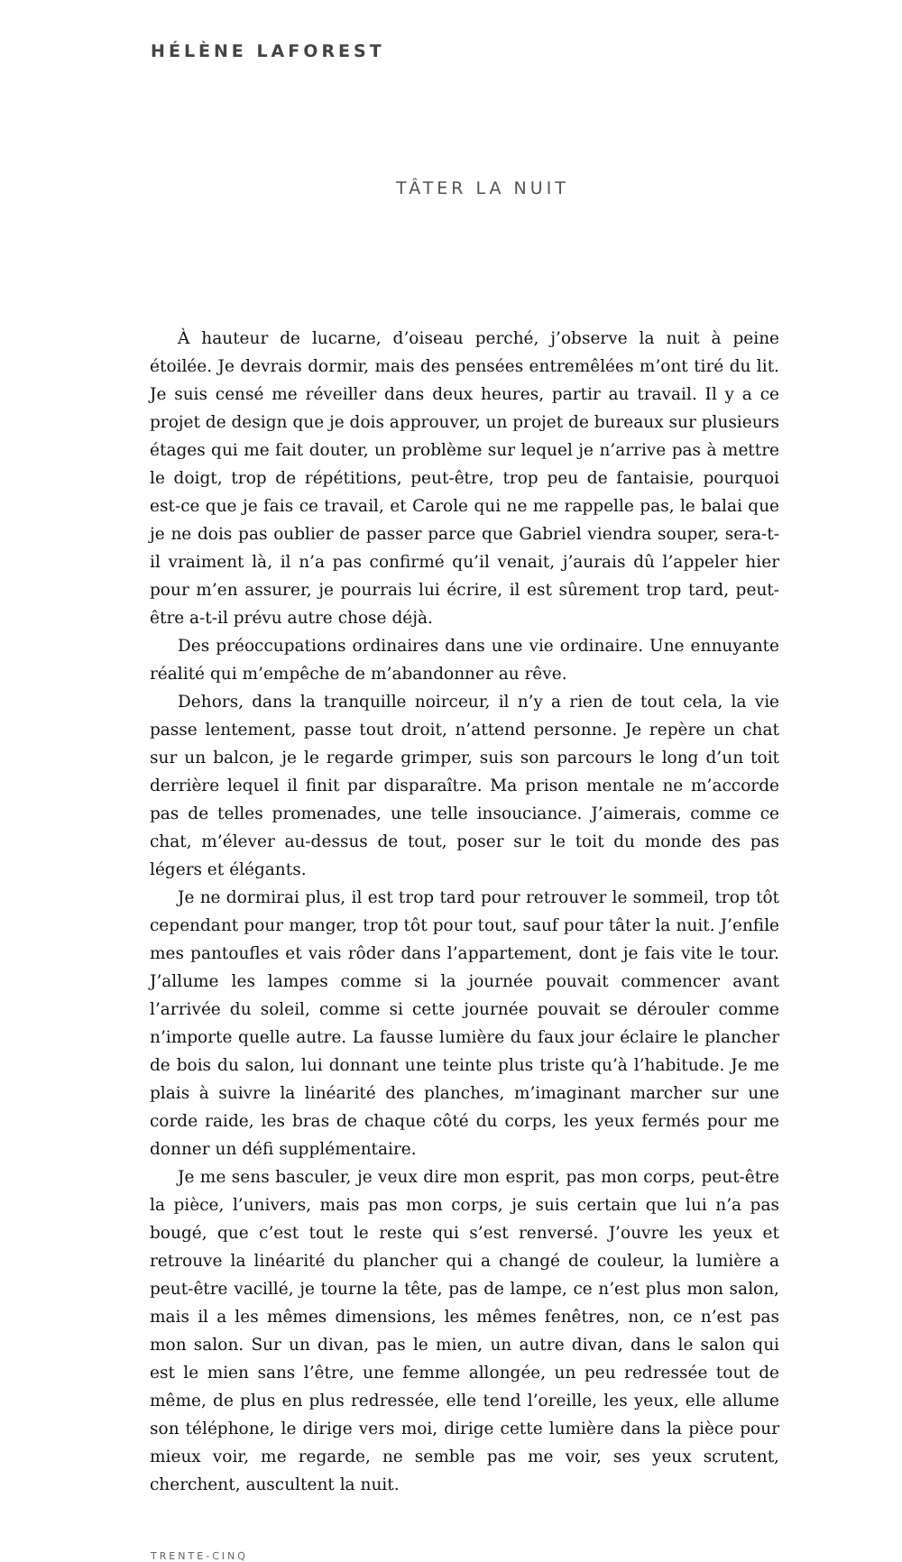HÉLÈNE LAFOREST
TÂTER LA NUIT
À hauteur de lucarne, d’oiseau perché, j’observe la nuit à peine étoilée. Je devrais dormir, mais des pensées entremêlées m’ont tiré du lit. Je suis censé me réveiller dans deux heures, partir au travail. Il y a ce projet de design que je dois approuver, un projet de bureaux sur plusieurs étages qui me fait douter, un problème sur lequel je n’arrive pas à mettre le doigt, trop de répétitions, peut-être, trop peu de fantaisie, pourquoi est-ce que je fais ce travail, et Carole qui ne me rappelle pas, le balai que je ne dois pas oublier de passer parce que Gabriel viendra souper, sera-t-il vraiment là, il n’a pas confirmé qu’il venait, j’aurais dû l’appeler hier pour m’en assurer, je pourrais lui écrire, il est sûrement trop tard, peut-être a-t-il prévu autre chose déjà.
Des préoccupations ordinaires dans une vie ordinaire. Une ennuyante réalité qui m’empêche de m’abandonner au rêve.
Dehors, dans la tranquille noirceur, il n’y a rien de tout cela, la vie passe lentement, passe tout droit, n’attend personne. Je repère un chat sur un balcon, je le regarde grimper, suis son parcours le long d’un toit derrière lequel il finit par disparaître. Ma prison mentale ne m’accorde pas de telles promenades, une telle insouciance. J’aimerais, comme ce chat, m’élever au-dessus de tout, poser sur le toit du monde des pas légers et élégants.
Je ne dormirai plus, il est trop tard pour retrouver le sommeil, trop tôt cependant pour manger, trop tôt pour tout, sauf pour tâter la nuit. J’enfile mes pantoufles et vais rôder dans l’appartement, dont je fais vite le tour. J’allume les lampes comme si la journée pouvait commencer avant l’arrivée du soleil, comme si cette journée pouvait se dérouler comme n’importe quelle autre. La fausse lumière du faux jour éclaire le plancher de bois du salon, lui donnant une teinte plus triste qu’à l’habitude. Je me plais à suivre la linéarité des planches, m’imaginant marcher sur une corde raide, les bras de chaque côté du corps, les yeux fermés pour me donner un défi supplémentaire.
Je me sens basculer, je veux dire mon esprit, pas mon corps, peut-être la pièce, l’univers, mais pas mon corps, je suis certain que lui n’a pas bougé, que c’est tout le reste qui s’est renversé. J’ouvre les yeux et retrouve la linéarité du plancher qui a changé de couleur, la lumière a peut-être vacillé, je tourne la tête, pas de lampe, ce n’est plus mon salon, mais il a les mêmes dimensions, les mêmes fenêtres, non, ce n’est pas mon salon. Sur un divan, pas le mien, un autre divan, dans le salon qui est le mien sans l’être, une femme allongée, un peu redressée tout de même, de plus en plus redressée, elle tend l’oreille, les yeux, elle allume son téléphone, le dirige vers moi, dirige cette lumière dans la pièce pour mieux voir, me regarde, ne semble pas me voir, ses yeux scrutent, cherchent, auscultent la nuit.
TRENTE-CINQ